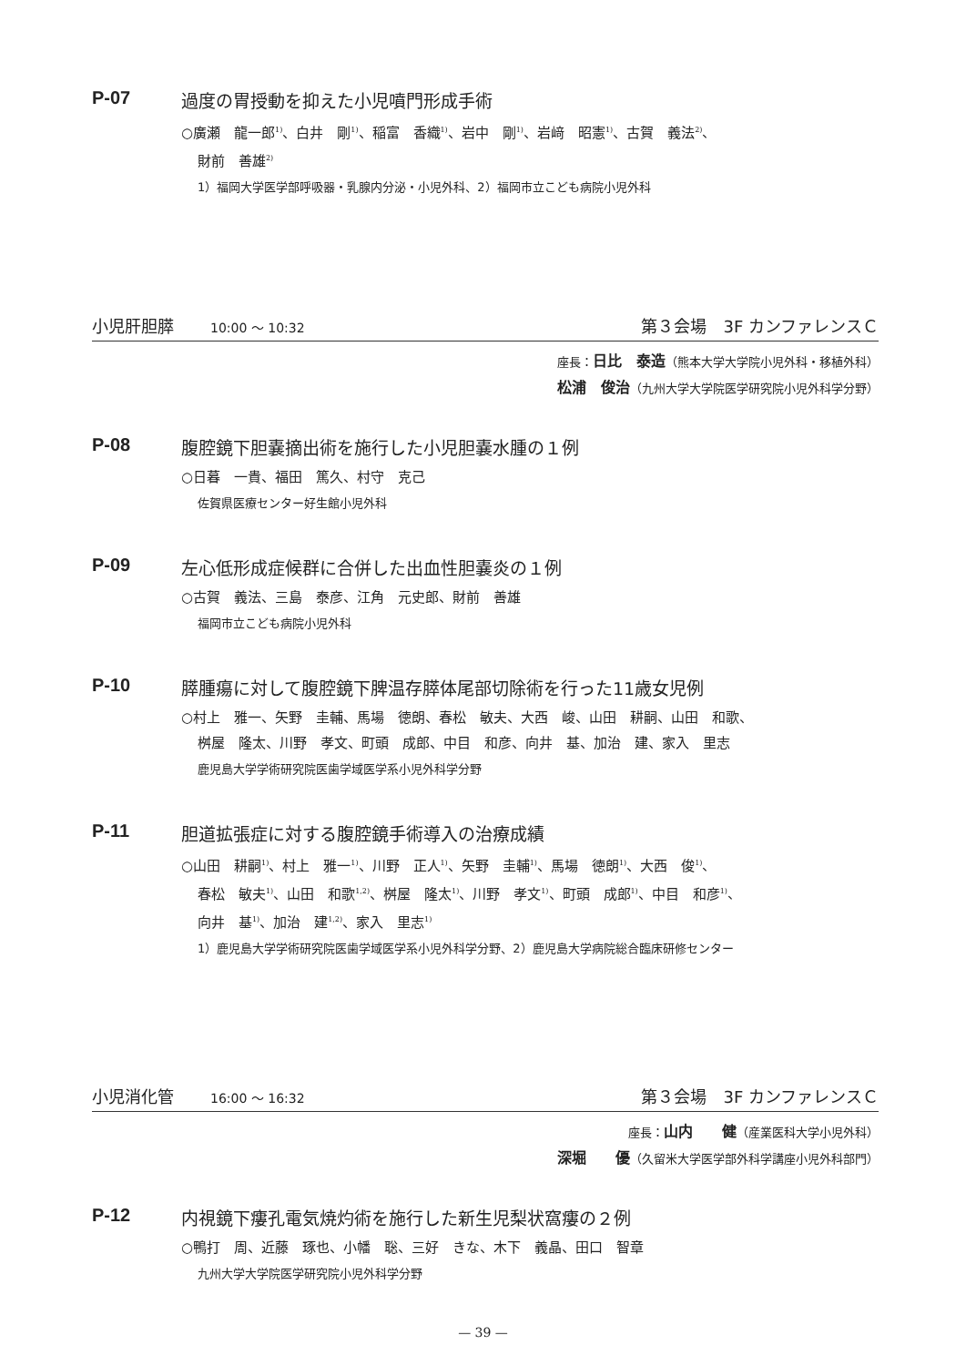P-07 過度の胃授動を抑えた小児噴門形成手術
○廣瀬　龍一郎<sup>1)</sup>、白井　剛<sup>1)</sup>、稲富　香織<sup>1)</sup>、岩中　剛<sup>1)</sup>、岩﨑　昭憲<sup>1)</sup>、古賀　義法<sup>2)</sup>、
財前　善雄<sup>2)</sup>
1）福岡大学医学部呼吸器・乳腺内分泌・小児外科、2）福岡市立こども病院小児外科
小児肝胆膵 10:00 ～ 10:32 第３会場　3F カンファレンスＣ
座長：日比　泰造（熊本大学大学院小児外科・移植外科）
松浦　俊治（九州大学大学院医学研究院小児外科学分野）
P-08 腹腔鏡下胆嚢摘出術を施行した小児胆嚢水腫の１例
○日暮　一貴、福田　篤久、村守　克己
佐賀県医療センター好生館小児外科
P-09 左心低形成症候群に合併した出血性胆嚢炎の１例
○古賀　義法、三島　泰彦、江角　元史郎、財前　善雄
福岡市立こども病院小児外科
P-10 膵腫瘍に対して腹腔鏡下脾温存膵体尾部切除術を行った11歳女児例
○村上　雅一、矢野　圭輔、馬場　徳朗、春松　敏夫、大西　峻、山田　耕嗣、山田　和歌、
桝屋　隆太、川野　孝文、町頭　成郎、中目　和彦、向井　基、加治　建、家入　里志
鹿児島大学学術研究院医歯学域医学系小児外科学分野
P-11 胆道拡張症に対する腹腔鏡手術導入の治療成績
○山田　耕嗣<sup>1)</sup>、村上　雅一<sup>1)</sup>、川野　正人<sup>1)</sup>、矢野　圭輔<sup>1)</sup>、馬場　徳朗<sup>1)</sup>、大西　俊<sup>1)</sup>、
春松　敏夫<sup>1)</sup>、山田　和歌<sup>1,2)</sup>、桝屋　隆太<sup>1)</sup>、川野　孝文<sup>1)</sup>、町頭　成郎<sup>1)</sup>、中目　和彦<sup>1)</sup>、
向井　基<sup>1)</sup>、加治　建<sup>1,2)</sup>、家入　里志<sup>1)</sup>
1）鹿児島大学学術研究院医歯学域医学系小児外科学分野、2）鹿児島大学病院総合臨床研修センター
小児消化管 16:00 ～ 16:32 第３会場　3F カンファレンスＣ
座長：山内　　健（産業医科大学小児外科）
深堀　　優（久留米大学医学部外科学講座小児外科部門）
P-12 内視鏡下瘻孔電気焼灼術を施行した新生児梨状窩瘻の２例
○鴨打　周、近藤　琢也、小幡　聡、三好　きな、木下　義晶、田口　智章
九州大学大学院医学研究院小児外科学分野
— 39 —